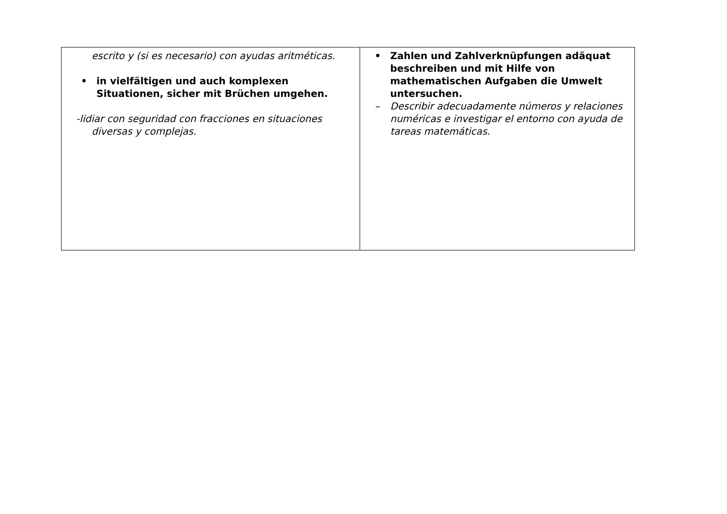| escrito y (si es necesario) con ayudas aritméticas. • in vielfältigen und auch komplexen Situationen, sicher mit Brüchen umgehen. -lidiar con seguridad con fracciones en situaciones diversas y complejas. | • Zahlen und Zahlverknüpfungen adäquat beschreiben und mit Hilfe von mathematischen Aufgaben die Umwelt untersuchen. – Describir adecuadamente números y relaciones numéricas e investigar el entorno con ayuda de tareas matemáticas. |